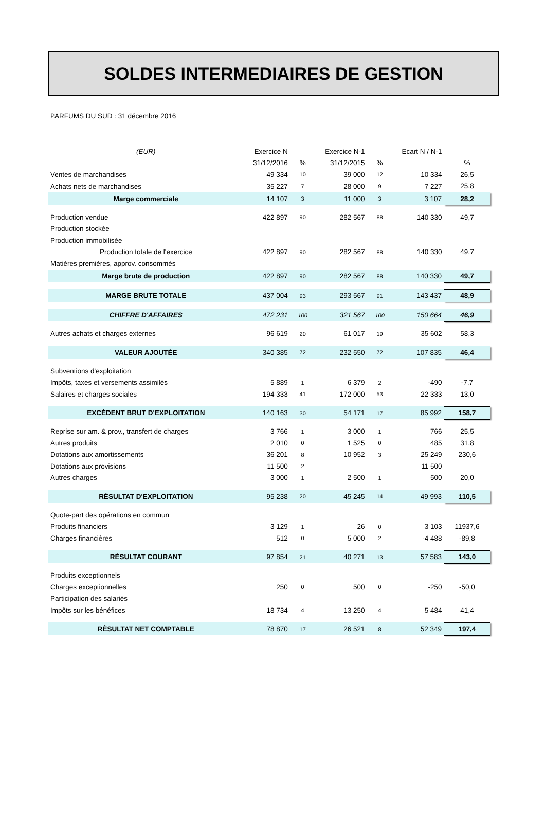SOLDES INTERMEDIAIRES DE GESTION
PARFUMS DU SUD : 31 décembre 2016
| (EUR) | Exercice N | | Exercice N-1 | | Ecart N / N-1 | |
| --- | --- | --- | --- | --- | --- | --- |
| | 31/12/2016 | % | 31/12/2015 | % | | % |
| Ventes de marchandises | 49 334 | 10 | 39 000 | 12 | 10 334 | 26,5 |
| Achats nets de marchandises | 35 227 | 7 | 28 000 | 9 | 7 227 | 25,8 |
| Marge commerciale | 14 107 | 3 | 11 000 | 3 | 3 107 | 28,2 |
| Production vendue | 422 897 | 90 | 282 567 | 88 | 140 330 | 49,7 |
| Production stockée | | | | | | |
| Production immobilisée | | | | | | |
| Production totale de l'exercice | 422 897 | 90 | 282 567 | 88 | 140 330 | 49,7 |
| Matières premières, approv. consommés | | | | | | |
| Marge brute de production | 422 897 | 90 | 282 567 | 88 | 140 330 | 49,7 |
| MARGE BRUTE TOTALE | 437 004 | 93 | 293 567 | 91 | 143 437 | 48,9 |
| CHIFFRE D'AFFAIRES | 472 231 | 100 | 321 567 | 100 | 150 664 | 46,9 |
| Autres achats et charges externes | 96 619 | 20 | 61 017 | 19 | 35 602 | 58,3 |
| VALEUR AJOUTÉE | 340 385 | 72 | 232 550 | 72 | 107 835 | 46,4 |
| Subventions d'exploitation | | | | | | |
| Impôts, taxes et versements assimilés | 5 889 | 1 | 6 379 | 2 | -490 | -7,7 |
| Salaires et charges sociales | 194 333 | 41 | 172 000 | 53 | 22 333 | 13,0 |
| EXCÉDENT BRUT D'EXPLOITATION | 140 163 | 30 | 54 171 | 17 | 85 992 | 158,7 |
| Reprise sur am. & prov., transfert de charges | 3 766 | 1 | 3 000 | 1 | 766 | 25,5 |
| Autres produits | 2 010 | 0 | 1 525 | 0 | 485 | 31,8 |
| Dotations aux amortissements | 36 201 | 8 | 10 952 | 3 | 25 249 | 230,6 |
| Dotations aux provisions | 11 500 | 2 | | | 11 500 | |
| Autres charges | 3 000 | 1 | 2 500 | 1 | 500 | 20,0 |
| RÉSULTAT D'EXPLOITATION | 95 238 | 20 | 45 245 | 14 | 49 993 | 110,5 |
| Quote-part des opérations en commun | | | | | | |
| Produits financiers | 3 129 | 1 | 26 | 0 | 3 103 | 11937,6 |
| Charges financières | 512 | 0 | 5 000 | 2 | -4 488 | -89,8 |
| RÉSULTAT COURANT | 97 854 | 21 | 40 271 | 13 | 57 583 | 143,0 |
| Produits exceptionnels | | | | | | |
| Charges exceptionnelles | 250 | 0 | 500 | 0 | -250 | -50,0 |
| Participation des salariés | | | | | | |
| Impôts sur les bénéfices | 18 734 | 4 | 13 250 | 4 | 5 484 | 41,4 |
| RÉSULTAT NET COMPTABLE | 78 870 | 17 | 26 521 | 8 | 52 349 | 197,4 |